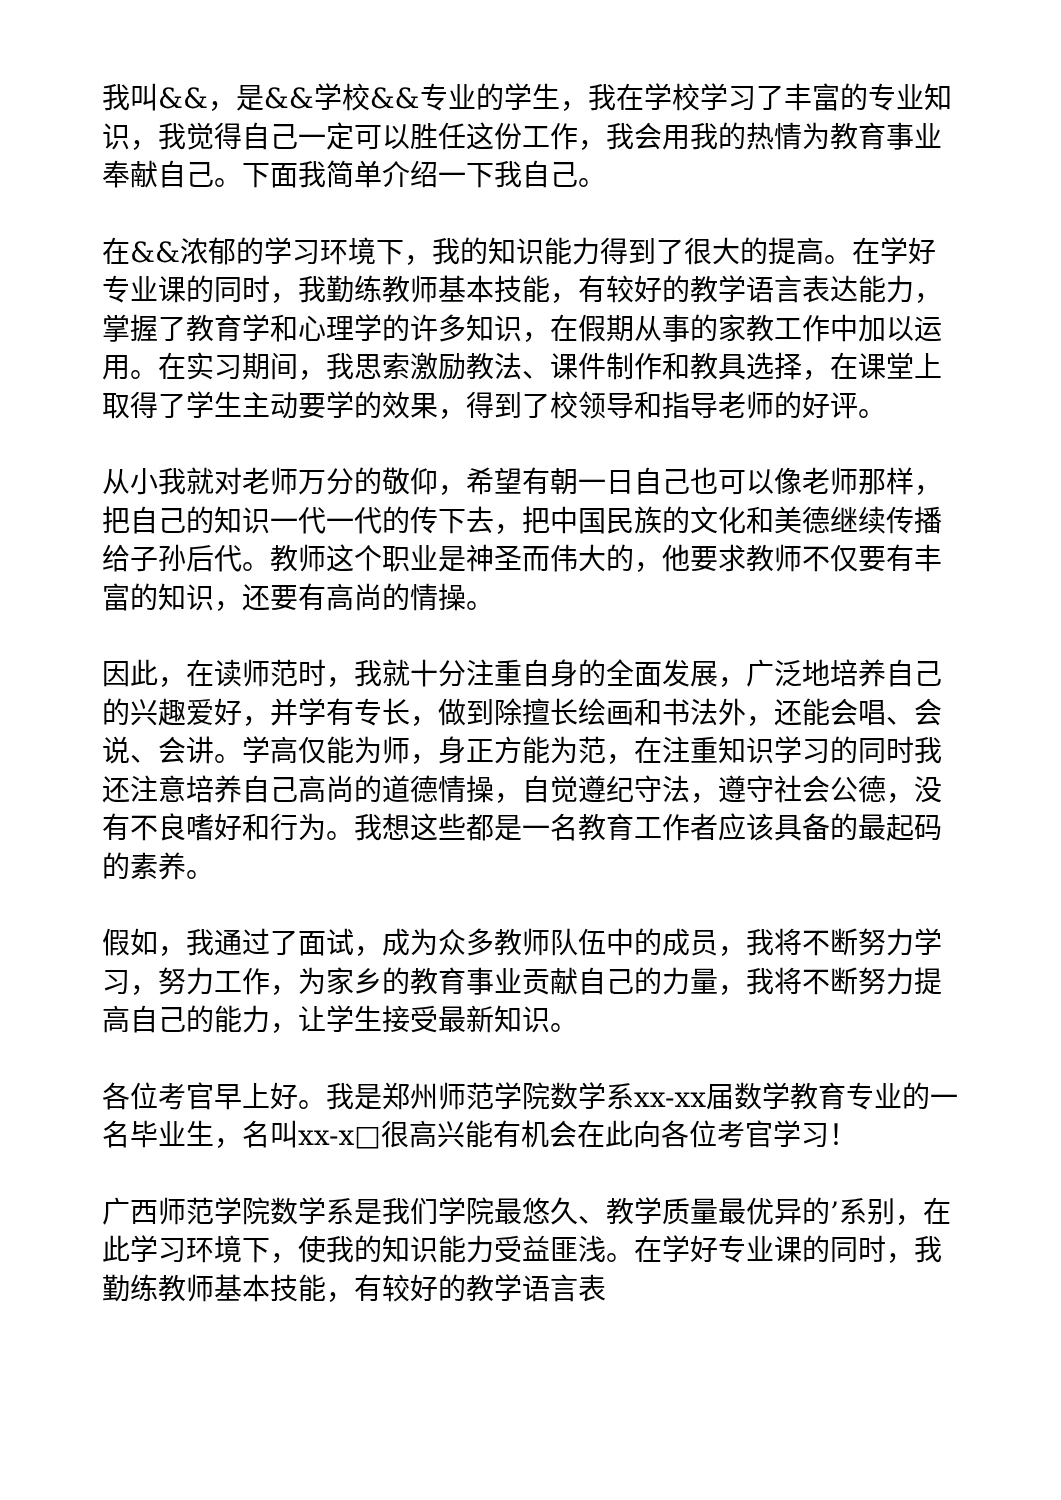我叫&&，是&&学校&&专业的学生，我在学校学习了丰富的专业知识，我觉得自己一定可以胜任这份工作，我会用我的热情为教育事业奉献自己。下面我简单介绍一下我自己。
在&&浓郁的学习环境下，我的知识能力得到了很大的提高。在学好专业课的同时，我勤练教师基本技能，有较好的教学语言表达能力，掌握了教育学和心理学的许多知识，在假期从事的家教工作中加以运用。在实习期间，我思索激励教法、课件制作和教具选择，在课堂上取得了学生主动要学的效果，得到了校领导和指导老师的好评。
从小我就对老师万分的敬仰，希望有朝一日自己也可以像老师那样，把自己的知识一代一代的传下去，把中国民族的文化和美德继续传播给子孙后代。教师这个职业是神圣而伟大的，他要求教师不仅要有丰富的知识，还要有高尚的情操。
因此，在读师范时，我就十分注重自身的全面发展，广泛地培养自己的兴趣爱好，并学有专长，做到除擅长绘画和书法外，还能会唱、会说、会讲。学高仅能为师，身正方能为范，在注重知识学习的同时我还注意培养自己高尚的道德情操，自觉遵纪守法，遵守社会公德，没有不良嗜好和行为。我想这些都是一名教育工作者应该具备的最起码的素养。
假如，我通过了面试，成为众多教师队伍中的成员，我将不断努力学习，努力工作，为家乡的教育事业贡献自己的力量，我将不断努力提高自己的能力，让学生接受最新知识。
各位考官早上好。我是郑州师范学院数学系xx-xx届数学教育专业的一名毕业生，名叫xx-x□很高兴能有机会在此向各位考官学习！
广西师范学院数学系是我们学院最悠久、教学质量最优异的’系别，在此学习环境下，使我的知识能力受益匪浅。在学好专业课的同时，我勤练教师基本技能，有较好的教学语言表